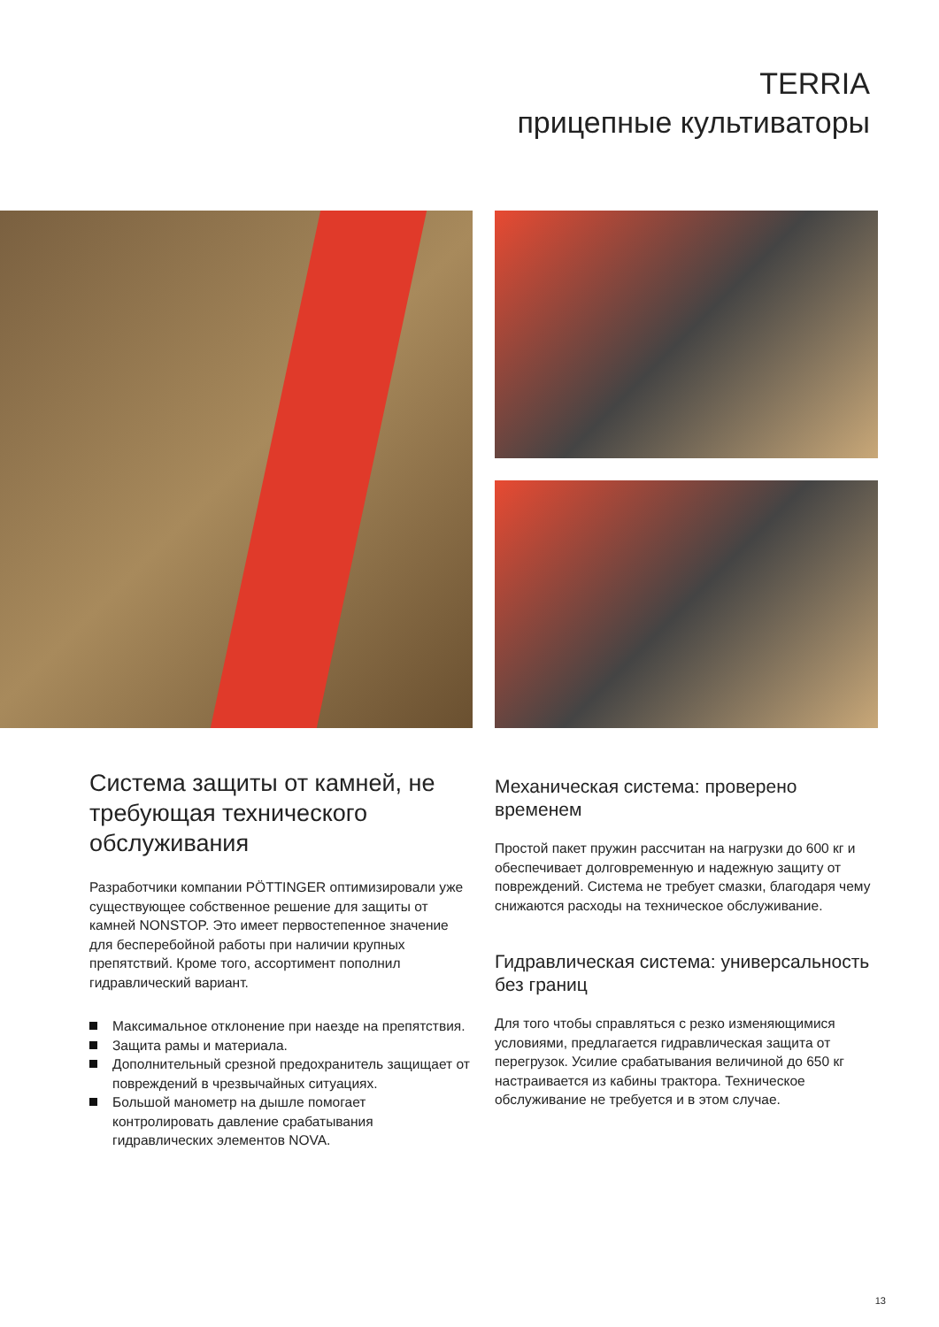TERRIA
прицепные культиваторы
Система защиты от камней, не требующая технического обслуживания
Разработчики компании PÖTTINGER оптимизировали уже существующее собственное решение для защиты от камней NONSTOP. Это имеет первостепенное значение для бесперебойной работы при наличии крупных препятствий. Кроме того, ассортимент пополнил гидравлический вариант.
Максимальное отклонение при наезде на препятствия.
Защита рамы и материала.
Дополнительный срезной предохранитель защищает от повреждений в чрезвычайных ситуациях.
Большой манометр на дышле помогает контролировать давление срабатывания гидравлических элементов NOVA.
Механическая система: проверено временем
Простой пакет пружин рассчитан на нагрузки до 600 кг и обеспечивает долговременную и надежную защиту от повреждений. Система не требует смазки, благодаря чему снижаются расходы на техническое обслуживание.
Гидравлическая система: универсальность без границ
Для того чтобы справляться с резко изменяющимися условиями, предлагается гидравлическая защита от перегрузок. Усилие срабатывания величиной до 650 кг настраивается из кабины трактора. Техническое обслуживание не требуется и в этом случае.
13